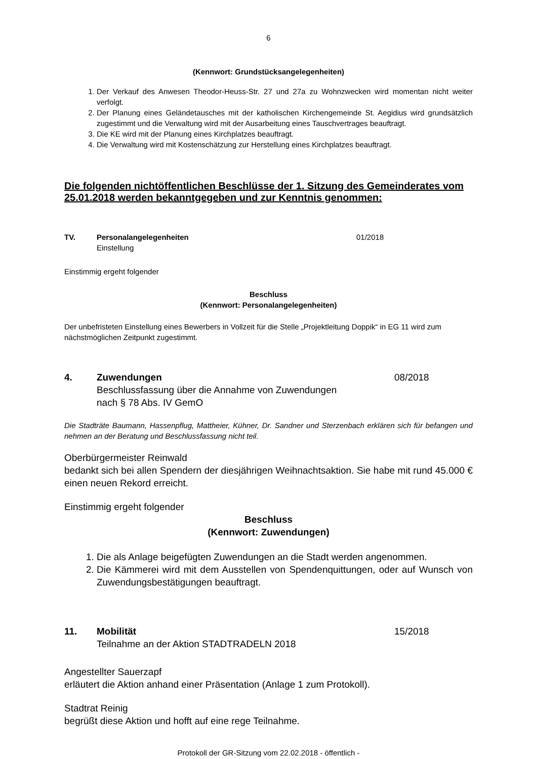6
(Kennwort: Grundstücksangelegenheiten)
1. Der Verkauf des Anwesen Theodor-Heuss-Str. 27 und 27a zu Wohnzwecken wird momentan nicht weiter verfolgt.
2. Der Planung eines Geländetausches mit der katholischen Kirchengemeinde St. Aegidius wird grundsätzlich zugestimmt und die Verwaltung wird mit der Ausarbeitung eines Tauschvertrages beauftragt.
3. Die KE wird mit der Planung eines Kirchplatzes beauftragt.
4. Die Verwaltung wird mit Kostenschätzung zur Herstellung eines Kirchplatzes beauftragt.
Die folgenden nichtöffentlichen Beschlüsse der 1. Sitzung des Gemeinderates vom 25.01.2018 werden bekanntgegeben und zur Kenntnis genommen:
TV. Personalangelegenheiten
Einstellung
01/2018
Einstimmig ergeht folgender
Beschluss
(Kennwort: Personalangelegenheiten)
Der unbefristeten Einstellung eines Bewerbers in Vollzeit für die Stelle „Projektleitung Doppik“ in EG 11 wird zum nächstmöglichen Zeitpunkt zugestimmt.
4. Zuwendungen
Beschlussfassung über die Annahme von Zuwendungen
nach § 78 Abs. IV GemO
08/2018
Die Stadträte Baumann, Hassenpflug, Mattheier, Kühner, Dr. Sandner und Sterzenbach erklären sich für befangen und nehmen an der Beratung und Beschlussfassung nicht teil.
Oberbürgermeister Reinwald
bedankt sich bei allen Spendern der diesjährigen Weihnachtsaktion. Sie habe mit rund 45.000 € einen neuen Rekord erreicht.
Einstimmig ergeht folgender
Beschluss
(Kennwort: Zuwendungen)
1. Die als Anlage beigefügten Zuwendungen an die Stadt werden angenommen.
2. Die Kämmerei wird mit dem Ausstellen von Spendenquittungen, oder auf Wunsch von Zuwendungsbestätigungen beauftragt.
11. Mobilität
Teilnahme an der Aktion STADTRADELN 2018
15/2018
Angestellter Sauerzapf
erläutert die Aktion anhand einer Präsentation (Anlage 1 zum Protokoll).
Stadtrat Reinig
begrüßt diese Aktion und hofft auf eine rege Teilnahme.
Protokoll der GR-Sitzung vom 22.02.2018 - öffentlich -